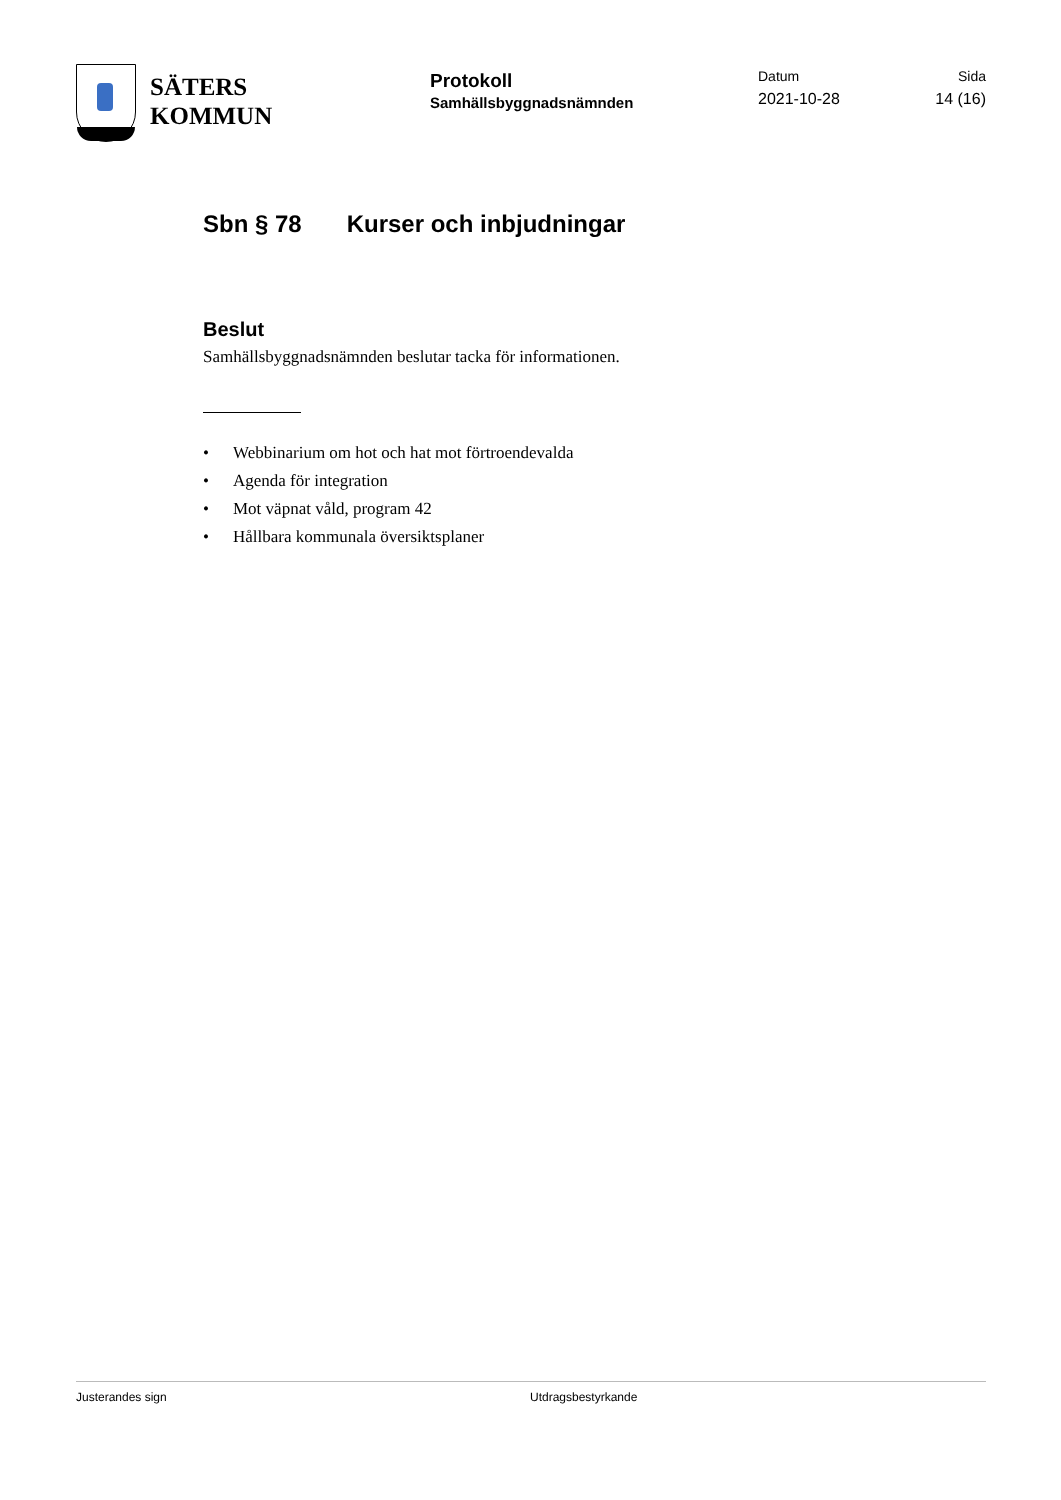SÄTERS
KOMMUN
Protokoll
Samhällsbyggnadsnämnden
Datum
2021-10-28
Sida
14 (16)
Sbn § 78 Kurser och inbjudningar
Beslut
Samhällsbyggnadsnämnden beslutar tacka för informationen.
• Webbinarium om hot och hat mot förtroendevalda
• Agenda för integration
• Mot väpnat våld, program 42
• Hållbara kommunala översiktsplaner
Justerandes sign Utdragsbestyrkande